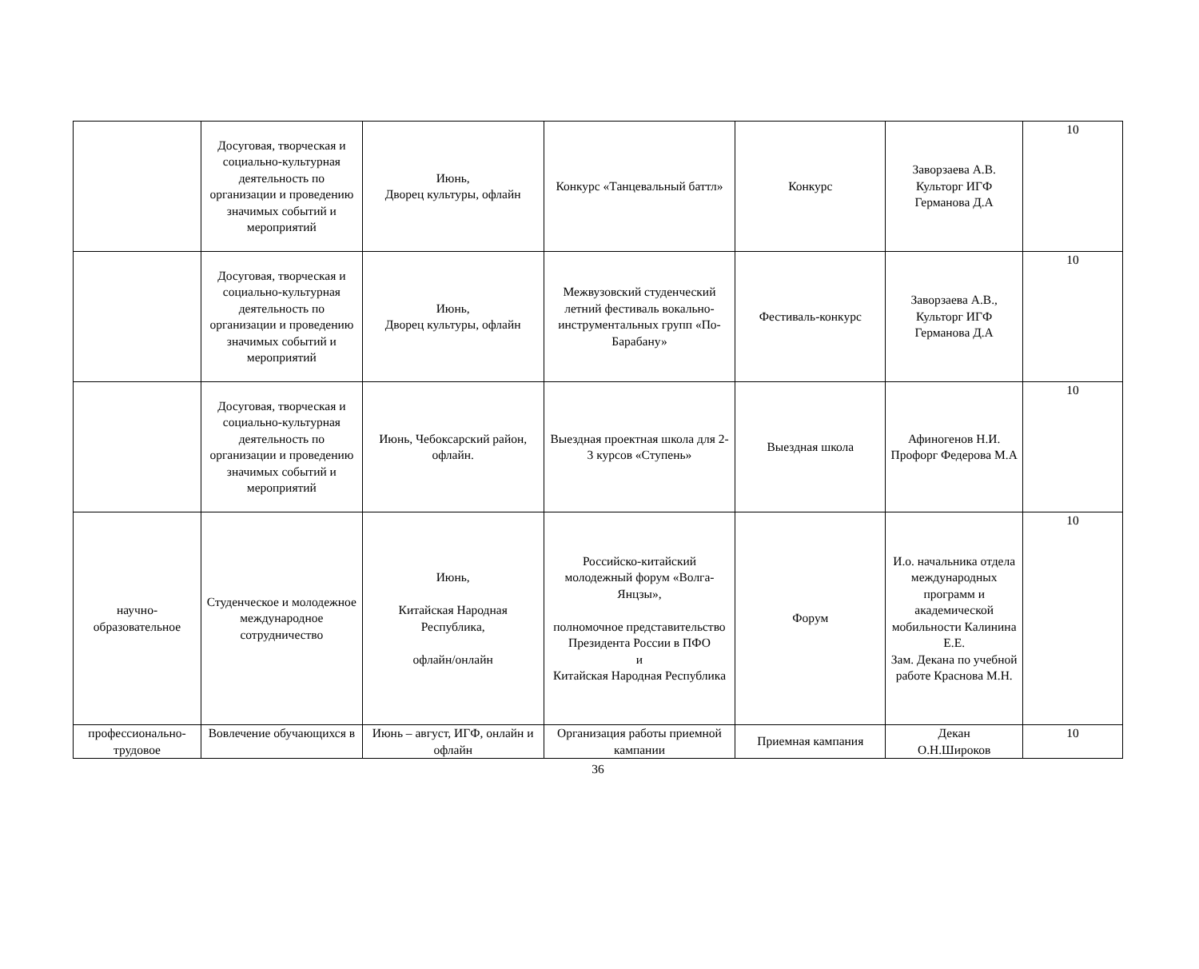| | Досуговая, творческая и социально-культурная деятельность по организации и проведению значимых событий и мероприятий | Июнь, Дворец культуры, офлайн | Конкурс «Танцевальный баттл» | Конкурс | Заворзаева А.В. Культорг ИГФ Германова Д.А | 10 |
| | Досуговая, творческая и социально-культурная деятельность по организации и проведению значимых событий и мероприятий | Июнь, Дворец культуры, офлайн | Межвузовский студенческий летний фестиваль вокально-инструментальных групп «По-Барабану» | Фестиваль-конкурс | Заворзаева А.В., Культорг ИГФ Германова Д.А | 10 |
| | Досуговая, творческая и социально-культурная деятельность по организации и проведению значимых событий и мероприятий | Июнь, Чебоксарский район, офлайн. | Выездная проектная школа для 2-3 курсов «Ступень» | Выездная школа | Афиногенов Н.И. Профорг Федерова М.А | 10 |
| научно-образовательное | Студенческое и молодежное международное сотрудничество | Июнь, Китайская Народная Республика, офлайн/онлайн | Российско-китайский молодежный форум «Волга-Янцзы», полномочное представительство Президента России в ПФО и Китайская Народная Республика | Форум | И.о. начальника отдела международных программ и академической мобильности Калинина Е.Е. Зам. Декана по учебной работе Краснова М.Н. | 10 |
| профессионально-трудовое | Вовлечение обучающихся в | Июнь – август, ИГФ, онлайн и офлайн | Организация работы приемной кампании | Приемная кампания | Декан О.Н.Широков | 10 |
36